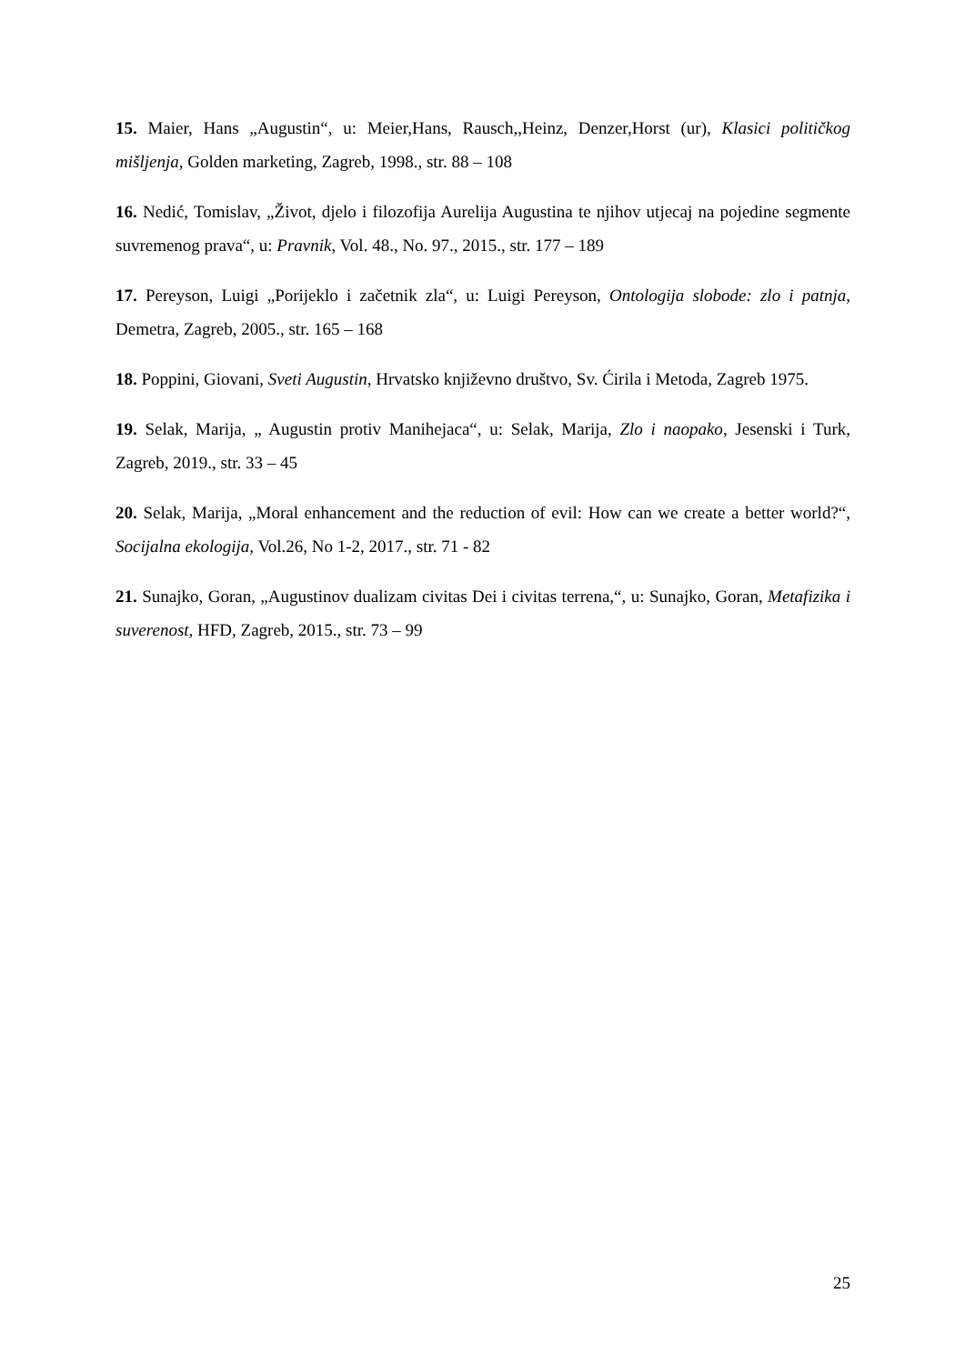15. Maier, Hans „Augustin“, u: Meier,Hans, Rausch,,Heinz, Denzer,Horst (ur), Klasici političkog mišljenja, Golden marketing, Zagreb, 1998., str. 88 – 108
16. Nedić, Tomislav, „Život, djelo i filozofija Aurelija Augustina te njihov utjecaj na pojedine segmente suvremenog prava“, u: Pravnik, Vol. 48., No. 97., 2015., str. 177 – 189
17. Pereyson, Luigi „Porijeklo i začetnik zla“, u: Luigi Pereyson, Ontologija slobode: zlo i patnja, Demetra, Zagreb, 2005., str. 165 – 168
18. Poppini, Giovani, Sveti Augustin, Hrvatsko književno društvo, Sv. Ćirila i Metoda, Zagreb 1975.
19. Selak, Marija, „ Augustin protiv Manihejaca“, u: Selak, Marija, Zlo i naopako, Jesenski i Turk, Zagreb, 2019., str. 33 – 45
20. Selak, Marija, „Moral enhancement and the reduction of evil: How can we create a better world?“, Socijalna ekologija, Vol.26, No 1-2, 2017., str. 71 - 82
21. Sunajko, Goran, „Augustinov dualizam civitas Dei i civitas terrena,“, u: Sunajko, Goran, Metafizika i suverenost, HFD, Zagreb, 2015., str. 73 – 99
25